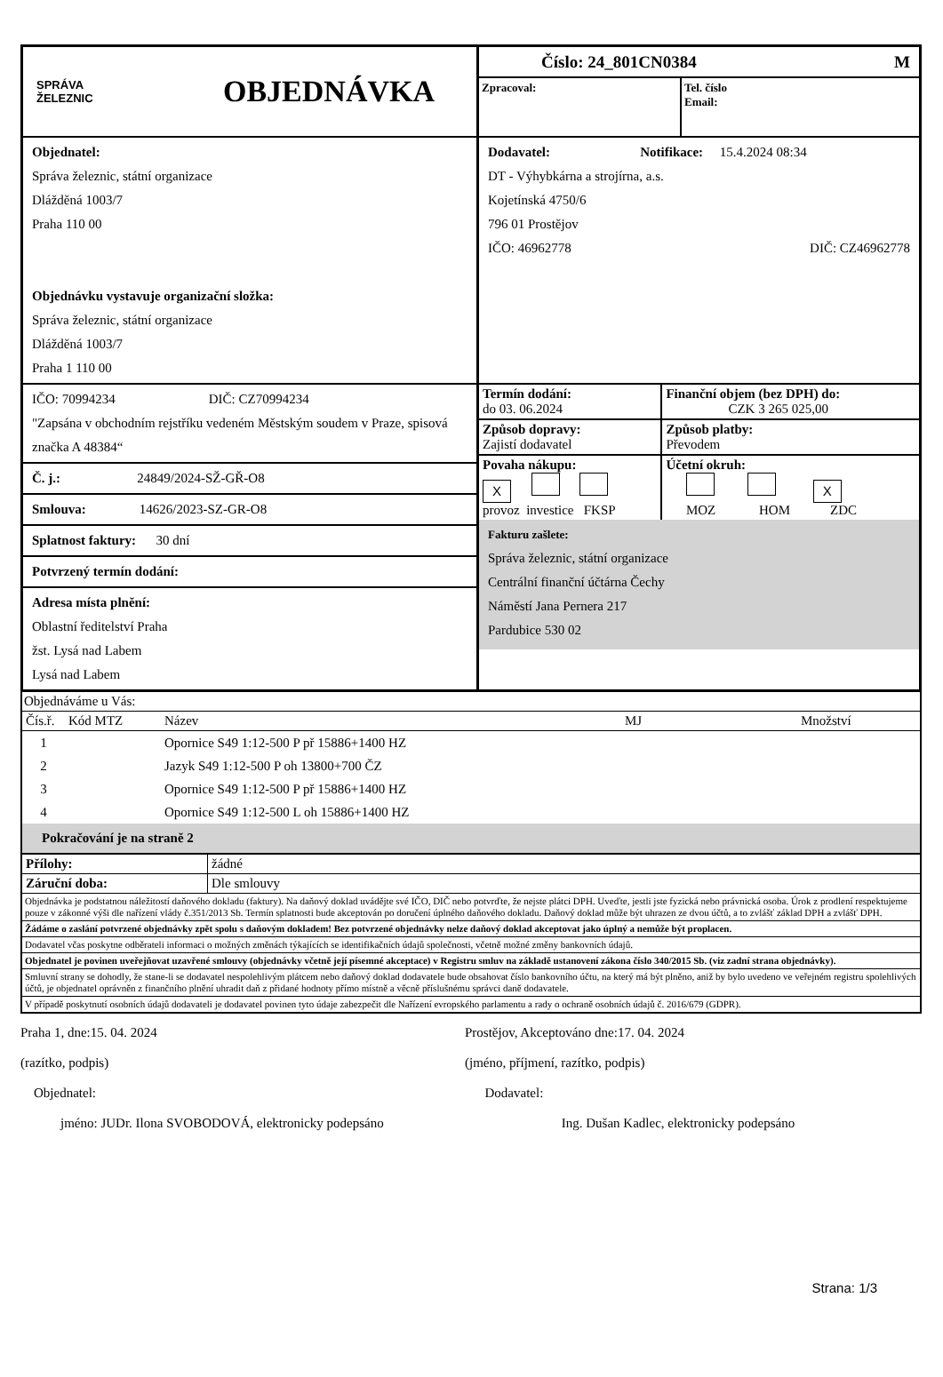SPRÁVA
ŽELEZNIC
OBJEDNÁVKA
Objednatel:
Správa železnic, státní organizace
Dlážděná 1003/7
Praha 110 00
Objednávku vystavuje organizační složka:
Správa železnic, státní organizace
Dlážděná 1003/7
Praha 1 110 00
IČO: 70994234 DIČ: CZ70994234
"Zapsána v obchodním rejstříku vedeném Městským soudem v Praze, spisová značka A 48384“
Č. j.: 24849/2024-SŽ-GŘ-O8
Smlouva: 14626/2023-SZ-GR-O8
Splatnost faktury: 30 dní
Potvrzený termín dodání:
Adresa místa plnění:
Oblastní ředitelství Praha
žst. Lysá nad Labem
Lysá nad Labem
Číslo: 24_801CN0384 M
Zpracoval: Tel. číslo
Email:
Dodavatel: Notifikace: 15.4.2024 08:34
DT - Výhybkárna a strojírna, a.s.
Kojetínská 4750/6
796 01 Prostějov
IČO: 46962778 DIČ: CZ46962778
| Termín dodání: do 03. 06.2024 | Finanční objem (bez DPH) do: CZK 3 265 025,00 |
| Způsob dopravy: Zajistí dodavatel | Způsob platby: Převodem |
| Povaha nákupu: X provoz investice FKSP | Účetní okruh: X MOZ HOM ZDC |
Fakturu zašlete:
Správa železnic, státní organizace
Centrální finanční účtárna Čechy
Náměstí Jana Pernera 217
Pardubice 530 02
Objednáváme u Vás:
| Čís.ř. | Kód MTZ | Název | MJ | Množství |
| --- | --- | --- | --- | --- |
| 1 | | Opornice S49 1:12-500 P př 15886+1400 HZ |
| 2 | | Jazyk S49 1:12-500 P oh 13800+700 ČZ |
| 3 | | Opornice S49 1:12-500 P př 15886+1400 HZ |
| 4 | | Opornice S49 1:12-500 L oh 15886+1400 HZ |
Pokračování je na straně 2
| Přílohy: | žádné |
| Záruční doba: | Dle smlouvy |
Objednávka je podstatnou náležitostí daňového dokladu (faktury). Na daňový doklad uvádějte své IČO, DIČ nebo potvrďte, že nejste plátci DPH. Uveďte, jestli jste fyzická nebo právnická osoba. Úrok z prodlení respektujeme pouze v zákonné výši dle nařízení vlády č.351/2013 Sb. Termín splatnosti bude akceptován po doručení úplného daňového dokladu. Daňový doklad může být uhrazen ze dvou účtů, a to zvlášť základ DPH a zvlášť DPH.
Žádáme o zaslání potvrzené objednávky zpět spolu s daňovým dokladem! Bez potvrzené objednávky nelze daňový doklad akceptovat jako úplný a nemůže být proplacen.
Dodavatel včas poskytne odběrateli informaci o možných změnách týkajících se identifikačních údajů společnosti, včetně možné změny bankovních údajů.
Objednatel je povinen uveřejňovat uzavřené smlouvy (objednávky včetně její písemné akceptace) v Registru smluv na základě ustanovení zákona číslo 340/2015 Sb. (viz zadní strana objednávky).
Smluvní strany se dohodly, že stane-li se dodavatel nespolehlivým plátcem nebo daňový doklad dodavatele bude obsahovat číslo bankovního účtu, na který má být plněno, aniž by bylo uvedeno ve veřejném registru spolehlivých účtů, je objednatel oprávněn z finančního plnění uhradit daň z přidané hodnoty přímo místně a věcně příslušnému správci daně dodavatele.
V případě poskytnutí osobních údajů dodavateli je dodavatel povinen tyto údaje zabezpečit dle Nařízení evropského parlamentu a rady o ochraně osobních údajů č. 2016/679 (GDPR).
Praha 1, dne:15. 04. 2024
(razítko, podpis)
Objednatel:
jméno: JUDr. Ilona SVOBODOVÁ, elektronicky podepsáno
Prostějov, Akceptováno dne:17. 04. 2024
(jméno, příjmení, razítko, podpis)
Dodavatel:
Ing. Dušan Kadlec, elektronicky podepsáno
Strana: 1/3